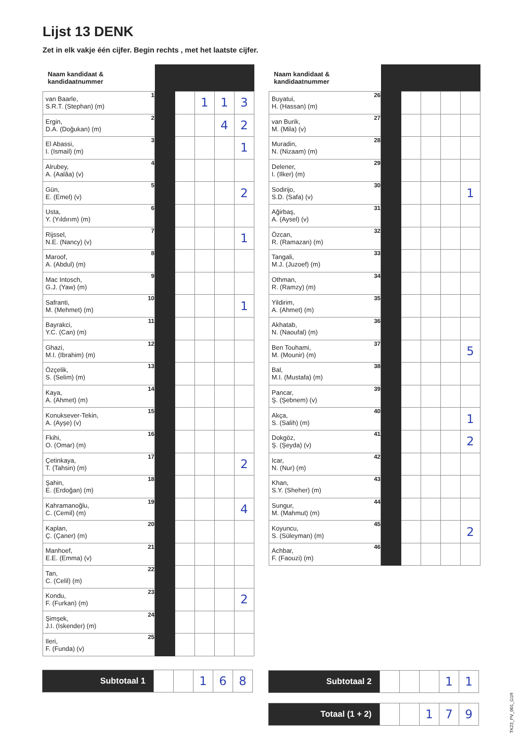Lijst 13 DENK
Zet in elk vakje één cijfer. Begin rechts , met het laatste cijfer.
| Naam kandidaat & kandidaatnummer | | | | | | |
| --- | --- | --- | --- | --- | --- | --- |
| van Baarle, S.R.T. (Stephan) (m) | 1 | | | 1 | 1 | 3 |
| Ergin, D.A. (Doğukan) (m) | 2 | | | | 4 | 2 |
| El Abassi, I. (Ismail) (m) | 3 | | | | | 1 |
| Alrubey, A. (Aalâa) (v) | 4 | | | | | |
| Gün, E. (Emel) (v) | 5 | | | | | 2 |
| Usta, Y. (Yıldırım) (m) | 6 | | | | | |
| Rijssel, N.E. (Nancy) (v) | 7 | | | | | 1 |
| Maroof, A. (Abdul) (m) | 8 | | | | | |
| Mac Intosch, G.J. (Yaw) (m) | 9 | | | | | |
| Safranti, M. (Mehmet) (m) | 10 | | | | | 1 |
| Bayrakci, Y.C. (Can) (m) | 11 | | | | | |
| Ghazi, M.I. (Ibrahim) (m) | 12 | | | | | |
| Özçelik, S. (Selim) (m) | 13 | | | | | |
| Kaya, A. (Ahmet) (m) | 14 | | | | | |
| Konuksever-Tekin, A. (Ayşe) (v) | 15 | | | | | |
| Fkihi, O. (Omar) (m) | 16 | | | | | |
| Çetinkaya, T. (Tahsin) (m) | 17 | | | | | 2 |
| Şahin, E. (Erdoğan) (m) | 18 | | | | | |
| Kahramanoğlu, C. (Cemil) (m) | 19 | | | | | 4 |
| Kaplan, Ç. (Çaner) (m) | 20 | | | | | |
| Manhoef, E.E. (Emma) (v) | 21 | | | | | |
| Tan, C. (Celil) (m) | 22 | | | | | |
| Kondu, F. (Furkan) (m) | 23 | | | | | 2 |
| Şimşek, J.I. (Iskender) (m) | 24 | | | | | |
| Ileri, F. (Funda) (v) | 25 | | | | | |
| Naam kandidaat & kandidaatnummer | | | | | | |
| --- | --- | --- | --- | --- | --- | --- |
| Buyatui, H. (Hassan) (m) | 26 | | | | | |
| van Burik, M. (Mila) (v) | 27 | | | | | |
| Muradin, N. (Nizaam) (m) | 28 | | | | | |
| Delener, I. (Ilker) (m) | 29 | | | | | |
| Sodirijo, S.D. (Safa) (v) | 30 | | | | | 1 |
| Ağirbaş, A. (Aysel) (v) | 31 | | | | | |
| Özcan, R. (Ramazan) (m) | 32 | | | | | |
| Tangali, M.J. (Juzoef) (m) | 33 | | | | | |
| Othman, R. (Ramzy) (m) | 34 | | | | | |
| Yildirim, A. (Ahmet) (m) | 35 | | | | | |
| Akhatab, N. (Naoufal) (m) | 36 | | | | | |
| Ben Touhami, M. (Mounir) (m) | 37 | | | | | 5 |
| Bal, M.I. (Mustafa) (m) | 38 | | | | | |
| Pancar, Ş. (Şebnem) (v) | 39 | | | | | |
| Akça, S. (Salih) (m) | 40 | | | | | 1 |
| Dokgöz, Ş. (Şeyda) (v) | 41 | | | | | 2 |
| Icar, N. (Nur) (m) | 42 | | | | | |
| Khan, S.Y. (Sheher) (m) | 43 | | | | | |
| Sungur, M. (Mahmut) (m) | 44 | | | | | |
| Koyuncu, S. (Süleyman) (m) | 45 | | | | | 2 |
| Achbar, F. (Faouzi) (m) | 46 | | | | | |
| Subtotaal 1 | | | 1 | 6 | 8 |
| Subtotaal 2 | | | | 1 | 1 |
| Totaal (1 + 2) | | | 1 | 7 | 9 |
TK23_PV_001_G1R